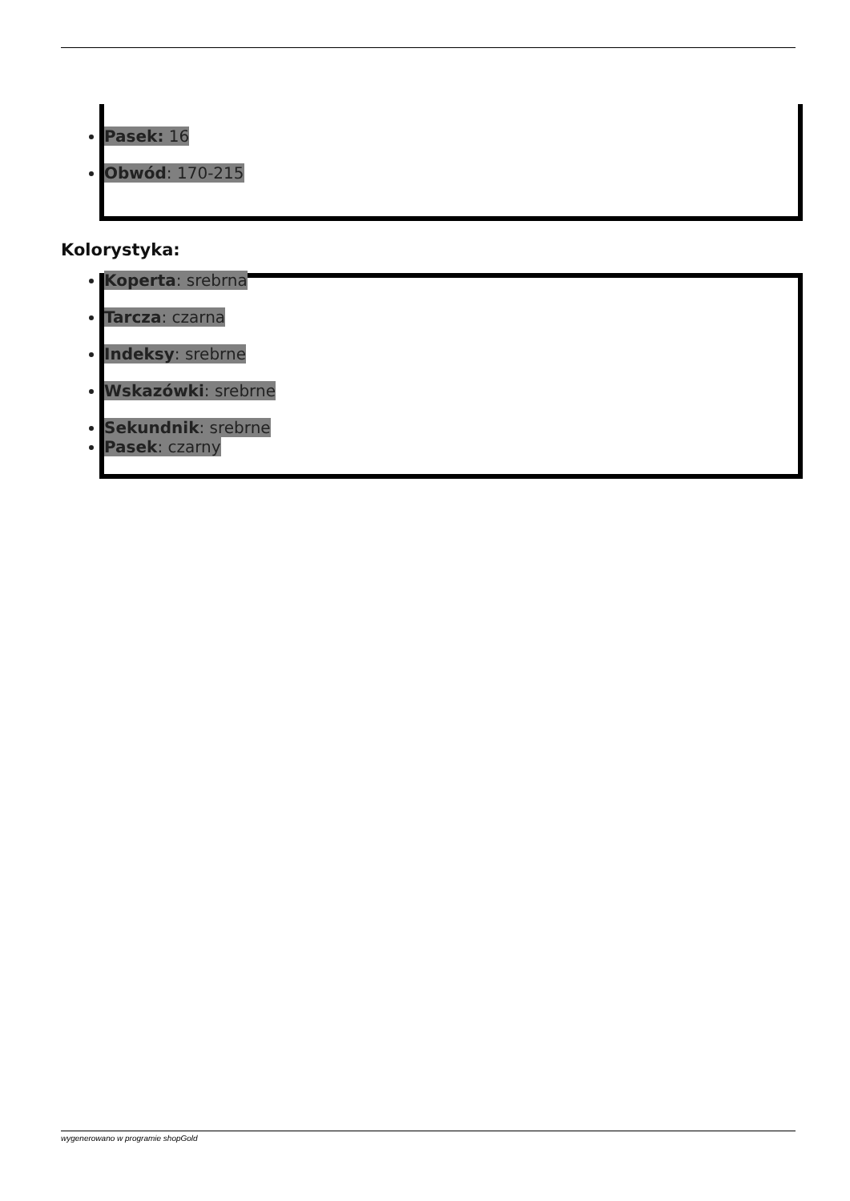Pasek: 16
Obwód: 170-215
Kolorystyka:
Koperta: srebrna
Tarcza: czarna
Indeksy: srebrne
Wskazówki: srebrne
Sekundnik: srebrne
Pasek: czarny
wygenerowano w programie shopGold